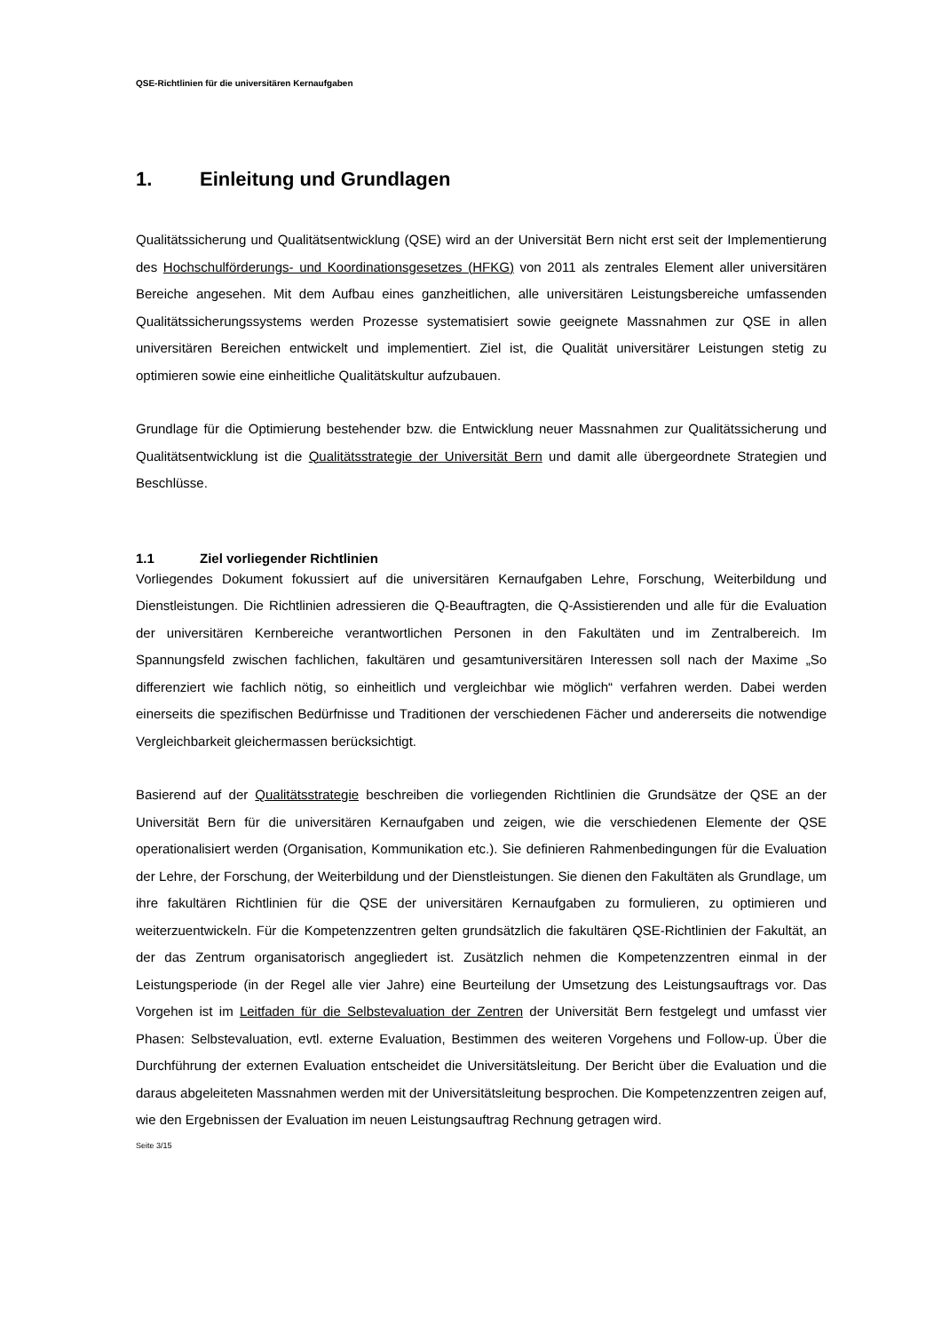QSE-Richtlinien für die universitären Kernaufgaben
1. Einleitung und Grundlagen
Qualitätssicherung und Qualitätsentwicklung (QSE) wird an der Universität Bern nicht erst seit der Implementierung des Hochschulförderungs- und Koordinationsgesetzes (HFKG) von 2011 als zentrales Element aller universitären Bereiche angesehen. Mit dem Aufbau eines ganzheitlichen, alle universitären Leistungsbereiche umfassenden Qualitätssicherungssystems werden Prozesse systematisiert sowie geeignete Massnahmen zur QSE in allen universitären Bereichen entwickelt und implementiert. Ziel ist, die Qualität universitärer Leistungen stetig zu optimieren sowie eine einheitliche Qualitätskultur aufzubauen.
Grundlage für die Optimierung bestehender bzw. die Entwicklung neuer Massnahmen zur Qualitätssicherung und Qualitätsentwicklung ist die Qualitätsstrategie der Universität Bern und damit alle übergeordnete Strategien und Beschlüsse.
1.1 Ziel vorliegender Richtlinien
Vorliegendes Dokument fokussiert auf die universitären Kernaufgaben Lehre, Forschung, Weiterbildung und Dienstleistungen. Die Richtlinien adressieren die Q-Beauftragten, die Q-Assistierenden und alle für die Evaluation der universitären Kernbereiche verantwortlichen Personen in den Fakultäten und im Zentralbereich. Im Spannungsfeld zwischen fachlichen, fakultären und gesamtuniversitären Interessen soll nach der Maxime „So differenziert wie fachlich nötig, so einheitlich und vergleichbar wie möglich“ verfahren werden. Dabei werden einerseits die spezifischen Bedürfnisse und Traditionen der verschiedenen Fächer und andererseits die notwendige Vergleichbarkeit gleichermassen berücksichtigt.
Basierend auf der Qualitätsstrategie beschreiben die vorliegenden Richtlinien die Grundsätze der QSE an der Universität Bern für die universitären Kernaufgaben und zeigen, wie die verschiedenen Elemente der QSE operationalisiert werden (Organisation, Kommunikation etc.). Sie definieren Rahmenbedingungen für die Evaluation der Lehre, der Forschung, der Weiterbildung und der Dienstleistungen. Sie dienen den Fakultäten als Grundlage, um ihre fakultären Richtlinien für die QSE der universitären Kernaufgaben zu formulieren, zu optimieren und weiterzuentwickeln. Für die Kompetenzzentren gelten grundsätzlich die fakultären QSE-Richtlinien der Fakultät, an der das Zentrum organisatorisch angegliedert ist. Zusätzlich nehmen die Kompetenzzentren einmal in der Leistungsperiode (in der Regel alle vier Jahre) eine Beurteilung der Umsetzung des Leistungsauftrags vor. Das Vorgehen ist im Leitfaden für die Selbstevaluation der Zentren der Universität Bern festgelegt und umfasst vier Phasen: Selbstevaluation, evtl. externe Evaluation, Bestimmen des weiteren Vorgehens und Follow-up. Über die Durchführung der externen Evaluation entscheidet die Universitätsleitung. Der Bericht über die Evaluation und die daraus abgeleiteten Massnahmen werden mit der Universitätsleitung besprochen. Die Kompetenzzentren zeigen auf, wie den Ergebnissen der Evaluation im neuen Leistungsauftrag Rechnung getragen wird.
Seite 3/15